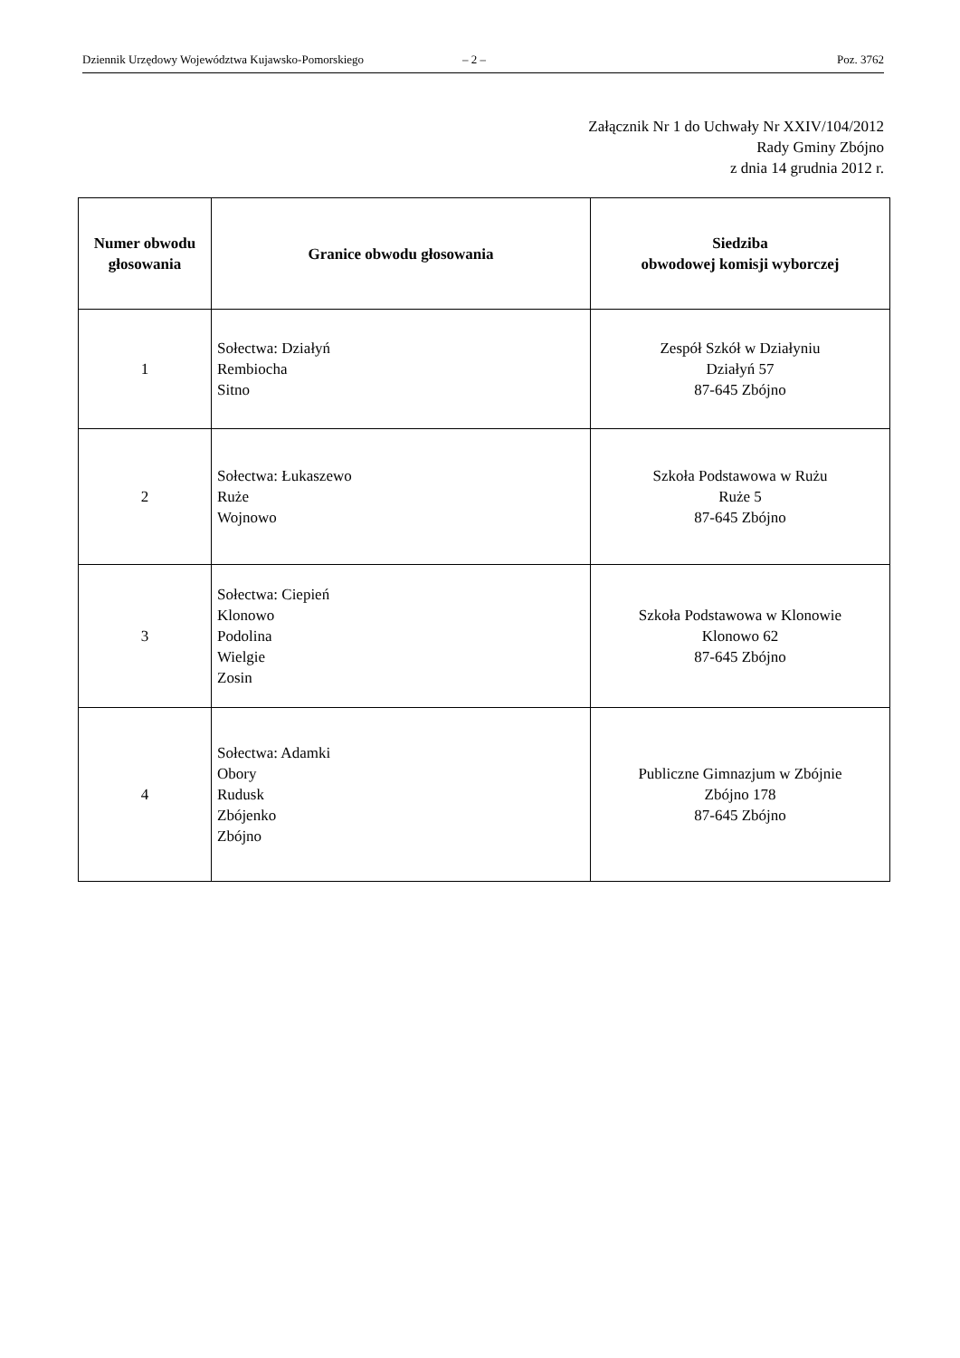Dziennik Urzędowy Województwa Kujawsko-Pomorskiego – 2 – Poz. 3762
Załącznik Nr 1 do Uchwały Nr XXIV/104/2012
Rady Gminy Zbójno
z dnia 14 grudnia 2012 r.
| Numer obwodu głosowania | Granice obwodu głosowania | Siedziba obwodowej komisji wyborczej |
| --- | --- | --- |
| 1 | Sołectwa: Działyń Rembiocha Sitno | Zespół Szkół w Działyniu Działyń 57 87-645 Zbójno |
| 2 | Sołectwa: Łukaszewo Ruże Wojnowo | Szkoła Podstawowa w Rużu Ruże 5 87-645 Zbójno |
| 3 | Sołectwa: Ciepień Klonowo Podolina Wielgie Zosin | Szkoła Podstawowa w Klonowie Klonowo 62 87-645 Zbójno |
| 4 | Sołectwa: Adamki Obory Rudusk Zbójenko Zbójno | Publiczne Gimnazjum w Zbójnie Zbójno 178 87-645 Zbójno |